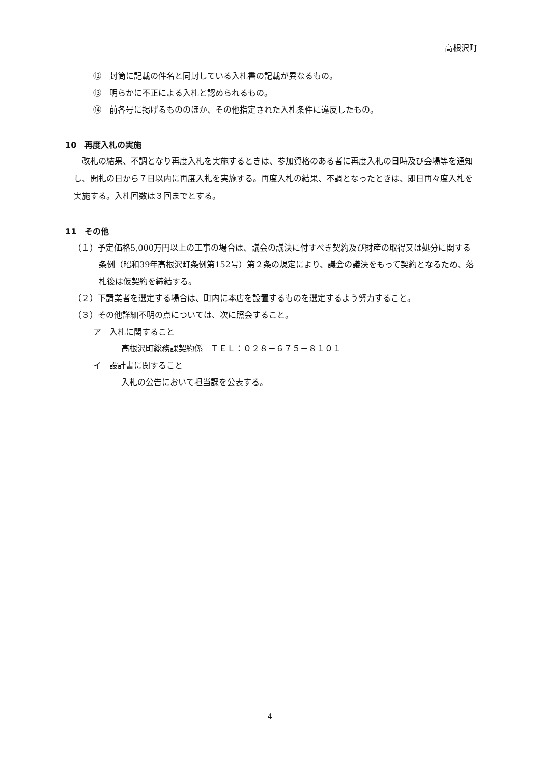高根沢町
⑫　封筒に記載の件名と同封している入札書の記載が異なるもの。
⑬　明らかに不正による入札と認められるもの。
⑭　前各号に掲げるもののほか、その他指定された入札条件に違反したもの。
10　再度入札の実施
改札の結果、不調となり再度入札を実施するときは、参加資格のある者に再度入札の日時及び会場等を通知し、開札の日から７日以内に再度入札を実施する。再度入札の結果、不調となったときは、即日再々度入札を実施する。入札回数は３回までとする。
11　その他
（１）予定価格5,000万円以上の工事の場合は、議会の議決に付すべき契約及び財産の取得又は処分に関する条例（昭和39年高根沢町条例第152号）第２条の規定により、議会の議決をもって契約となるため、落札後は仮契約を締結する。
（２）下請業者を選定する場合は、町内に本店を設置するものを選定するよう努力すること。
（３）その他詳細不明の点については、次に照会すること。
ア　入札に関すること
高根沢町総務課契約係　ＴＥＬ：０２８－６７５－８１０１
イ　設計書に関すること
入札の公告において担当課を公表する。
4